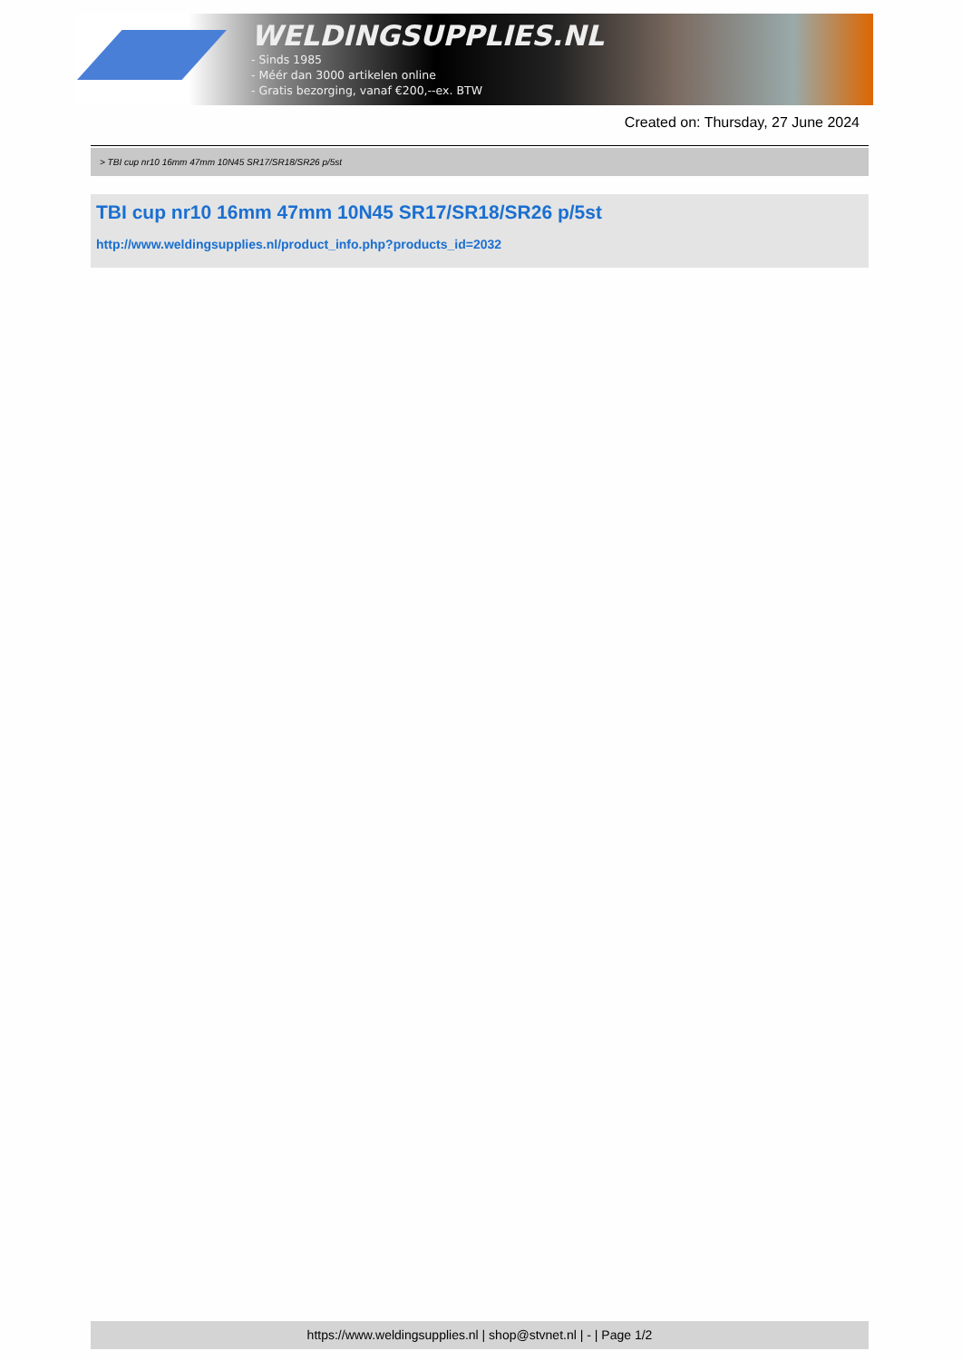WELDINGSUPPLIES.NL
- Sinds 1985
- Méér dan 3000 artikelen online
- Gratis bezorging, vanaf €200,--ex. BTW
Created on: Thursday, 27 June 2024
> TBI cup nr10 16mm 47mm 10N45 SR17/SR18/SR26 p/5st
TBI cup nr10 16mm 47mm 10N45 SR17/SR18/SR26 p/5st
http://www.weldingsupplies.nl/product_info.php?products_id=2032
https://www.weldingsupplies.nl | shop@stvnet.nl | - | Page 1/2